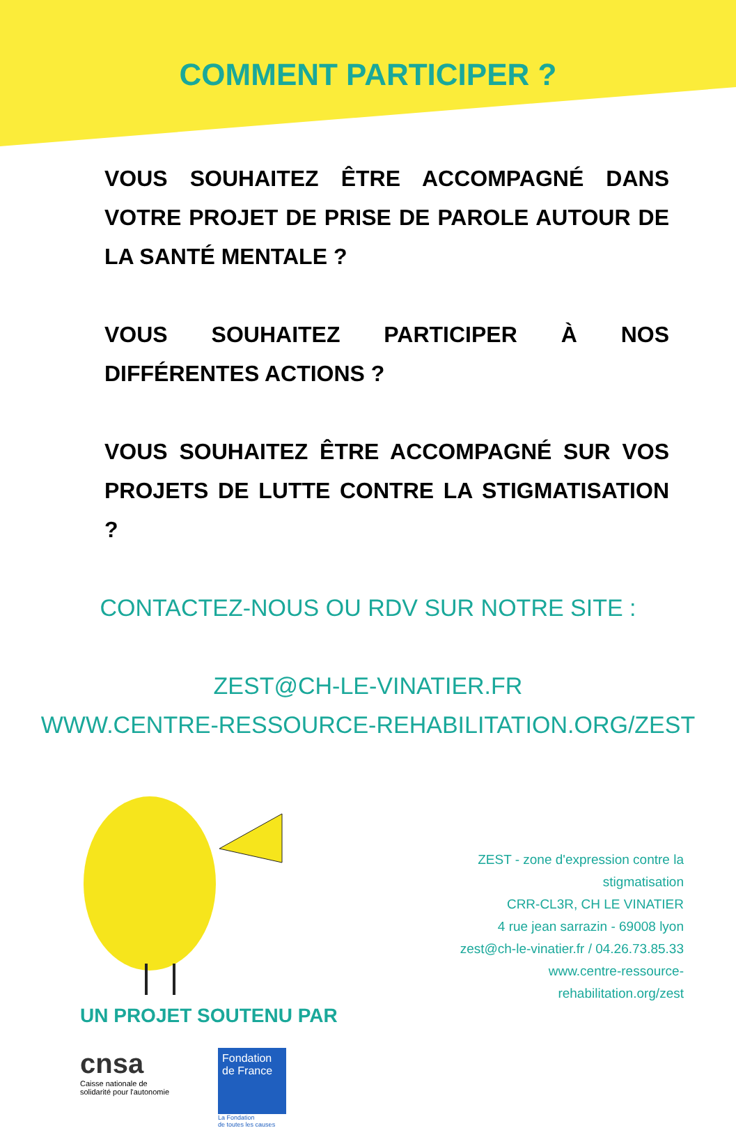COMMENT PARTICIPER ?
VOUS SOUHAITEZ ÊTRE ACCOMPAGNÉ DANS VOTRE PROJET DE PRISE DE PAROLE AUTOUR DE LA SANTÉ MENTALE ?
VOUS SOUHAITEZ PARTICIPER À NOS DIFFÉRENTES ACTIONS ?
VOUS SOUHAITEZ ÊTRE ACCOMPAGNÉ SUR VOS PROJETS DE LUTTE CONTRE LA STIGMATISATION ?
CONTACTEZ-NOUS OU RDV SUR NOTRE SITE :
ZEST@CH-LE-VINATIER.FR
WWW.CENTRE-RESSOURCE-REHABILITATION.ORG/ZEST
UN PROJET SOUTENU PAR
cnsa
Caisse nationale de
solidarité pour l'autonomie
Fondation de France
La Fondation
de toutes les causes
ZEST - zone d'expression contre la stigmatisation
CRR-CL3R, CH LE VINATIER
4 rue jean sarrazin - 69008 lyon
zest@ch-le-vinatier.fr / 04.26.73.85.33
www.centre-ressource-rehabilitation.org/zest